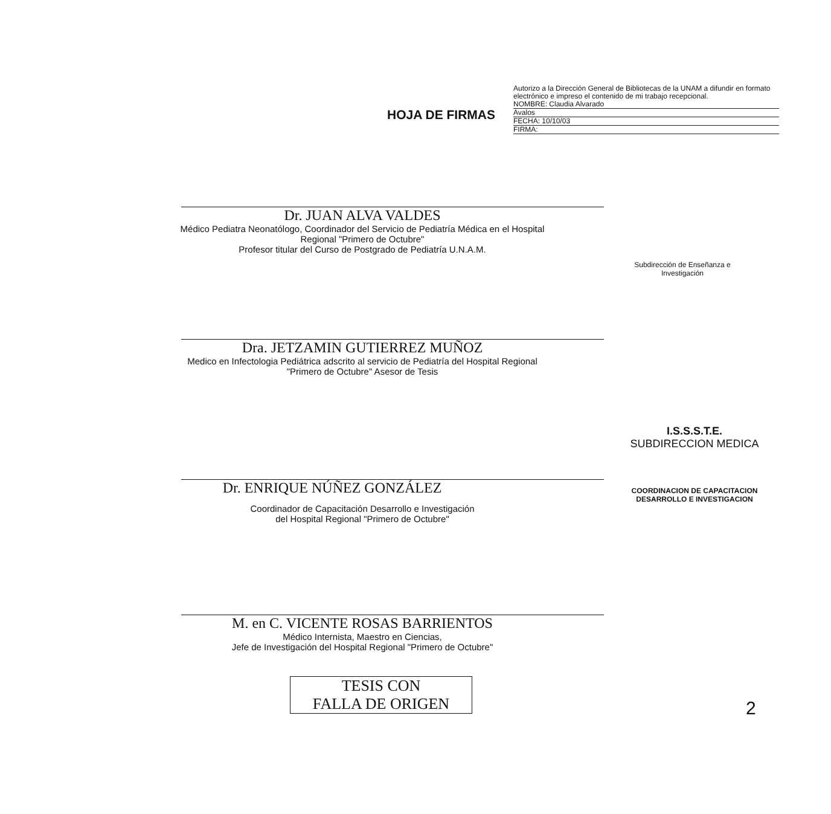HOJA DE FIRMAS
Autorizo a la Dirección General de Bibliotecas de la UNAM a difundir en formato electrónico e impreso el contenido de mi trabajo recepcional.
NOMBRE: Claudia Alvarado
Avalos
FECHA: 10/10/03
FIRMA:
Dr. JUAN ALVA VALDES
Médico Pediatra Neonatólogo, Coordinador del Servicio de Pediatría Médica en el Hospital
Regional "Primero de Octubre"
Profesor titular del Curso de Postgrado de Pediatría U.N.A.M.
Subdirección de Enseñanza e Investigación
Dra. JETZAMIN GUTIERREZ MUÑOZ
Medico en Infectologia Pediátrica adscrito al servicio de Pediatría del Hospital Regional
"Primero de Octubre" Asesor de Tesis
Dr. ENRIQUE NÚÑEZ GONZÁLEZ
I.S.S.S.T.E.
SUBDIRECCION MEDICA
COORDINACION DE CAPACITACION
DESARROLLO E INVESTIGACION
Coordinador de Capacitación Desarrollo e Investigación
del Hospital Regional "Primero de Octubre"
M. en C. VICENTE ROSAS BARRIENTOS
Médico Internista, Maestro en Ciencias,
Jefe de Investigación del Hospital Regional "Primero de Octubre"
TESIS CON
FALLA DE ORIGEN
2